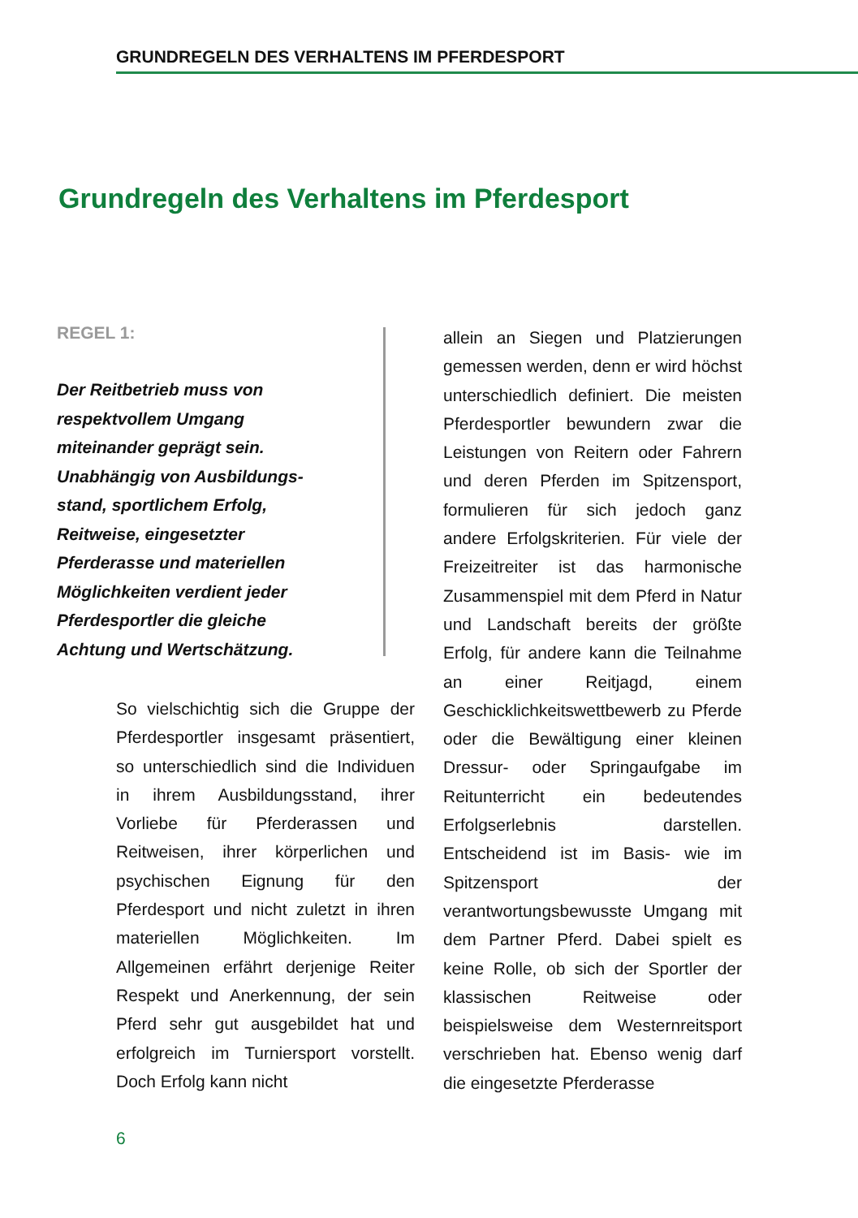GRUNDREGELN DES VERHALTENS IM PFERDESPORT
Grundregeln des Verhaltens im Pferdesport
REGEL 1:
Der Reitbetrieb muss von
respektvollem Umgang
miteinander geprägt sein.
Unabhängig von Ausbildungs-
stand, sportlichem Erfolg,
Reitweise, eingesetzter
Pferderasse und materiellen
Möglichkeiten verdient jeder
Pferdesportler die gleiche
Achtung und Wertschätzung.
So vielschichtig sich die Gruppe der Pferdesportler insgesamt präsentiert, so unterschiedlich sind die Individuen in ihrem Ausbildungsstand, ihrer Vorliebe für Pferderassen und Reitweisen, ihrer körperlichen und psychischen Eignung für den Pferdesport und nicht zuletzt in ihren materiellen Möglichkeiten. Im Allgemeinen erfährt derjenige Reiter Respekt und Anerkennung, der sein Pferd sehr gut ausgebildet hat und erfolgreich im Turniersport vorstellt. Doch Erfolg kann nicht
allein an Siegen und Platzierungen gemessen werden, denn er wird höchst unterschiedlich definiert. Die meisten Pferdesportler bewundern zwar die Leistungen von Reitern oder Fahrern und deren Pferden im Spitzensport, formulieren für sich jedoch ganz andere Erfolgskriterien. Für viele der Freizeitreiter ist das harmonische Zusammenspiel mit dem Pferd in Natur und Landschaft bereits der größte Erfolg, für andere kann die Teilnahme an einer Reitjagd, einem Geschicklichkeitswettbewerb zu Pferde oder die Bewältigung einer kleinen Dressur- oder Springaufgabe im Reitunterricht ein bedeutendes Erfolgserlebnis darstellen. Entscheidend ist im Basis- wie im Spitzensport der verantwortungsbewusste Umgang mit dem Partner Pferd. Dabei spielt es keine Rolle, ob sich der Sportler der klassischen Reitweise oder beispielsweise dem Westernreitsport verschrieben hat. Ebenso wenig darf die eingesetzte Pferderasse
6